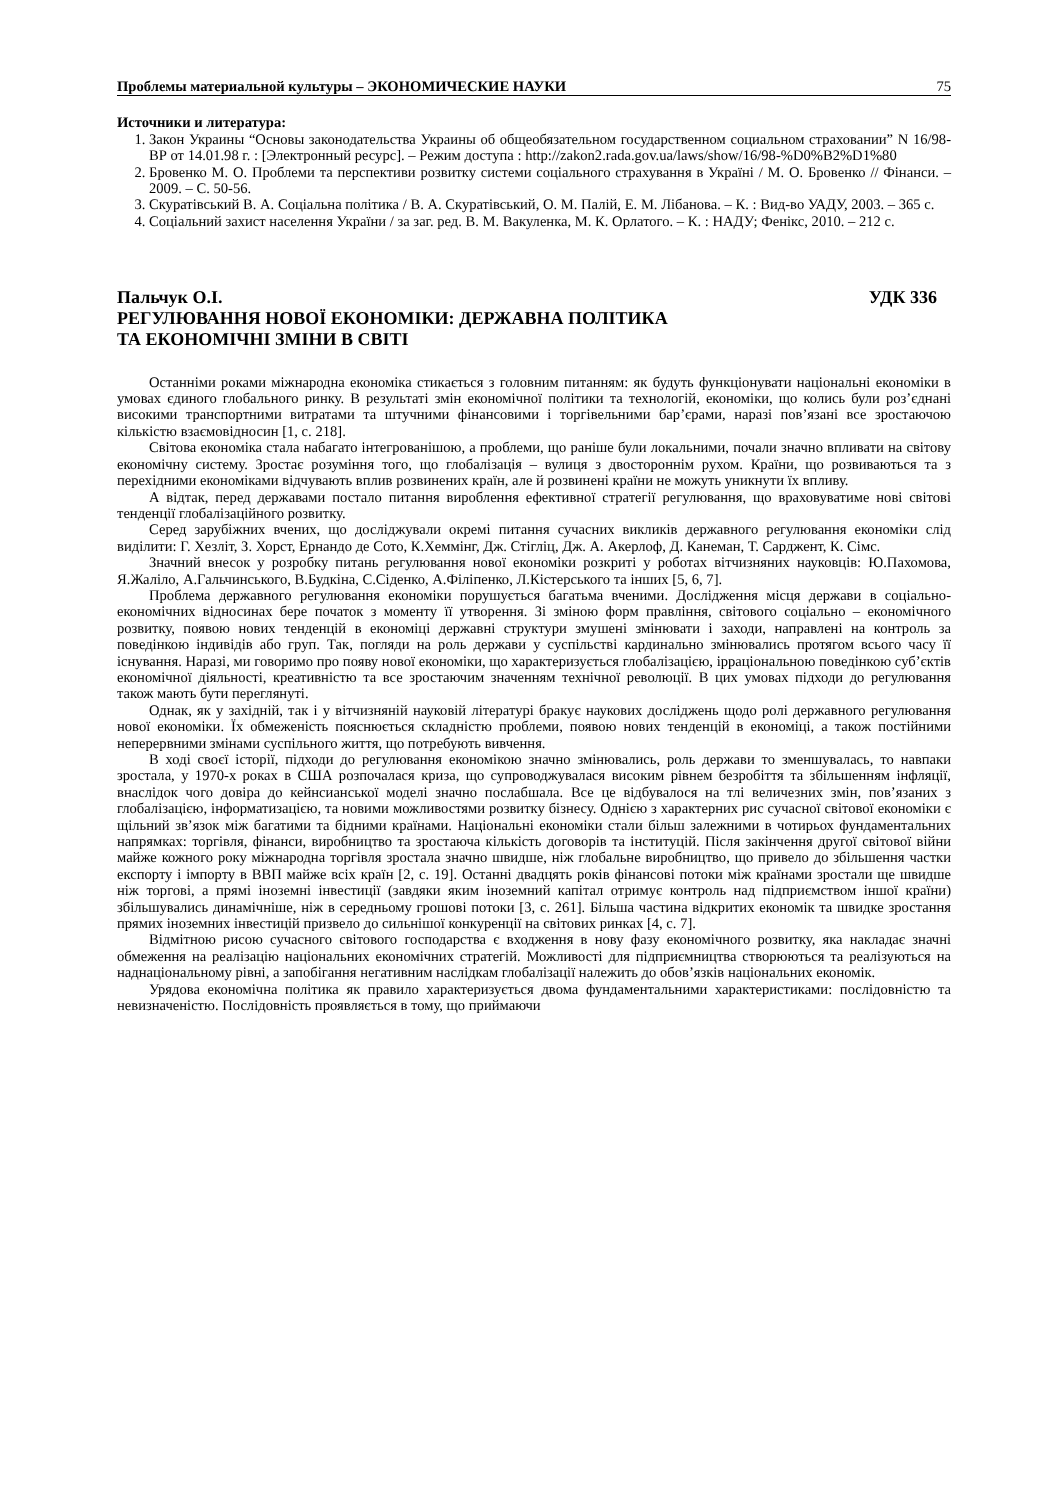Проблемы материальной культуры – ЭКОНОМИЧЕСКИЕ НАУКИ 75
Источники и литература:
1. Закон Украины “Основы законодательства Украины об общеобязательном государственном социальном страховании” N 16/98-ВР от 14.01.98 г. : [Электронный ресурс]. – Режим доступа : http://zakon2.rada.gov.ua/laws/show/16/98-%D0%B2%D1%80
2. Бровенко М. О. Проблеми та перспективи розвитку системи соціального страхування в Україні / М. О. Бровенко // Фінанси. – 2009. – С. 50-56.
3. Скуратівський В. А. Соціальна політика / В. А. Скуратівський, О. М. Палій, Е. М. Лібанова. – К. : Вид-во УАДУ, 2003. – 365 с.
4. Соціальний захист населення України / за заг. ред. В. М. Вакуленка, М. К. Орлатого. – К. : НАДУ; Фенікс, 2010. – 212 с.
Пальчук О.І. УДК 336
РЕГУЛЮВАННЯ НОВОЇ ЕКОНОМІКИ: ДЕРЖАВНА ПОЛІТИКА
ТА ЕКОНОМІЧНІ ЗМІНИ В СВІТІ
Останніми роками міжнародна економіка стикається з головним питанням: як будуть функціонувати національні економіки в умовах єдиного глобального ринку. В результаті змін економічної політики та технологій, економіки, що колись були роз’єднані високими транспортними витратами та штучними фінансовими і торгівельними бар’єрами, наразі пов’язані все зростаючою кількістю взаємовідносин [1, с. 218].
Світова економіка стала набагато інтегрованішою, а проблеми, що раніше були локальними, почали значно впливати на світову економічну систему. Зростає розуміння того, що глобалізація – вулиця з двостороннім рухом. Країни, що розвиваються та з перехідними економіками відчувають вплив розвинених країн, але й розвинені країни не можуть уникнути їх впливу.
А відтак, перед державами постало питання вироблення ефективної стратегії регулювання, що враховуватиме нові світові тенденції глобалізаційного розвитку.
Серед зарубіжних вчених, що досліджували окремі питання сучасних викликів державного регулювання економіки слід виділити: Г. Хезліт, З. Хорст, Ернандо де Сото, К.Хеммінг, Дж. Стігліц, Дж. А. Акерлоф, Д. Канеман, Т. Сарджент, К. Сімс.
Значний внесок у розробку питань регулювання нової економіки розкриті у роботах вітчизняних науковців: Ю.Пахомова, Я.Жаліло, А.Гальчинського, В.Будкіна, С.Сіденко, А.Філіпенко, Л.Кістерського та інших [5, 6, 7].
Проблема державного регулювання економіки порушується багатьма вченими. Дослідження місця держави в соціально-економічних відносинах бере початок з моменту її утворення. Зі зміною форм правління, світового соціально – економічного розвитку, появою нових тенденцій в економіці державні структури змушені змінювати і заходи, направлені на контроль за поведінкою індивідів або груп. Так, погляди на роль держави у суспільстві кардинально змінювались протягом всього часу її існування. Наразі, ми говоримо про появу нової економіки, що характеризується глобалізацією, ірраціональною поведінкою суб’єктів економічної діяльності, креативністю та все зростаючим значенням технічної революції. В цих умовах підходи до регулювання також мають бути переглянуті.
Однак, як у західній, так і у вітчизняній науковій літературі бракує наукових досліджень щодо ролі державного регулювання нової економіки. Їх обмеженість пояснюється складністю проблеми, появою нових тенденцій в економіці, а також постійними неперервними змінами суспільного життя, що потребують вивчення.
В ході своєї історії, підходи до регулювання економікою значно змінювались, роль держави то зменшувалась, то навпаки зростала, у 1970-х роках в США розпочалася криза, що супроводжувалася високим рівнем безробіття та збільшенням інфляції, внаслідок чого довіра до кейнсианської моделі значно послабшала. Все це відбувалося на тлі величезних змін, пов’язаних з глобалізацією, інформатизацією, та новими можливостями розвитку бізнесу. Однією з характерних рис сучасної світової економіки є щільний зв’язок між багатими та бідними країнами. Національні економіки стали більш залежними в чотирьох фундаментальних напрямках: торгівля, фінанси, виробництво та зростаюча кількість договорів та інституцій. Після закінчення другої світової війни майже кожного року міжнародна торгівля зростала значно швидше, ніж глобальне виробництво, що привело до збільшення частки експорту і імпорту в ВВП майже всіх країн [2, с. 19]. Останні двадцять років фінансові потоки між країнами зростали ще швидше ніж торгові, а прямі іноземні інвестиції (завдяки яким іноземний капітал отримує контроль над підприємством іншої країни) збільшувались динамічніше, ніж в середньому грошові потоки [3, с. 261]. Більша частина відкритих економік та швидке зростання прямих іноземних інвестицій призвело до сильнішої конкуренції на світових ринках [4, с. 7].
Відмітною рисою сучасного світового господарства є входження в нову фазу економічного розвитку, яка накладає значні обмеження на реалізацію національних економічних стратегій. Можливості для підприємництва створюються та реалізуються на наднаціональному рівні, а запобігання негативним наслідкам глобалізації належить до обов’язків національних економік.
Урядова економічна політика як правило характеризується двома фундаментальними характеристиками: послідовністю та невизначеністю. Послідовність проявляється в тому, що приймаючи